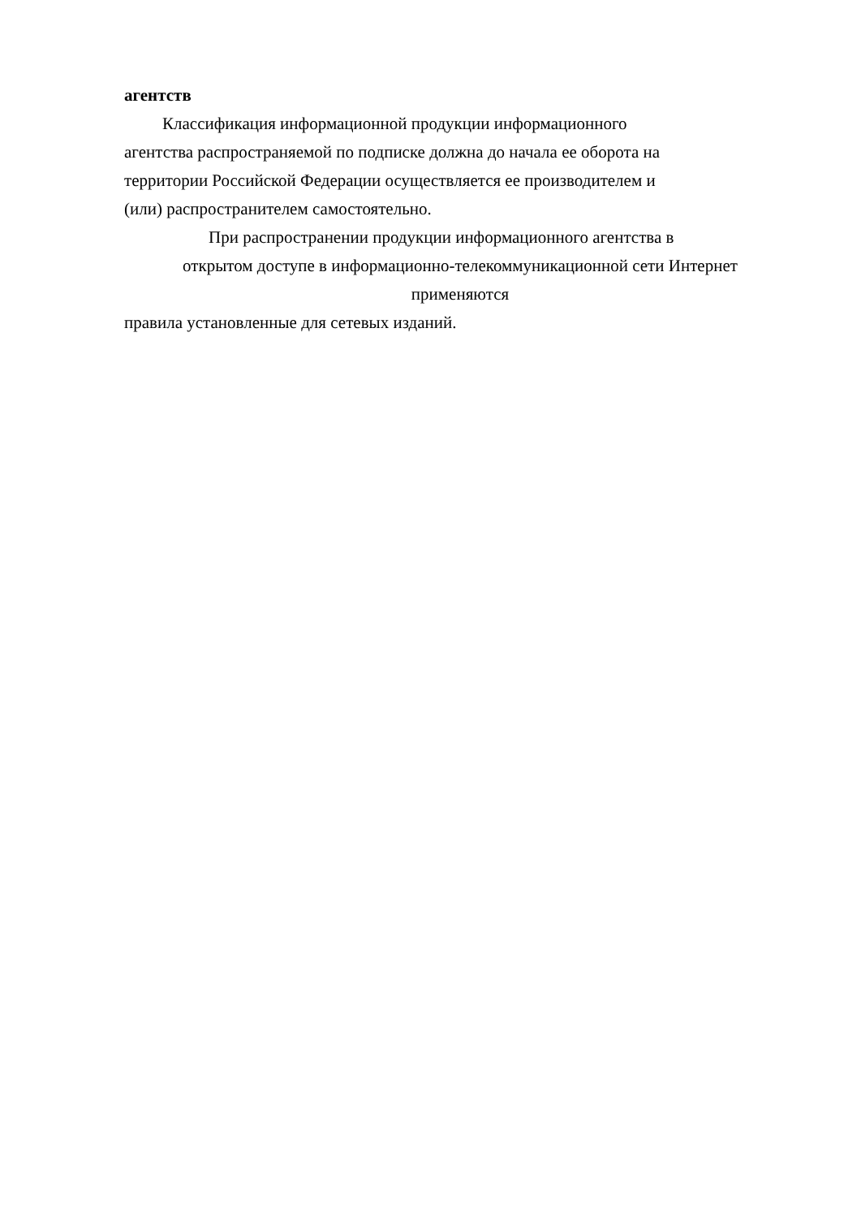агентств
Классификация информационной продукции информационного
агентства распространяемой по подписке должна до начала ее оборота на
территории Российской Федерации осуществляется ее производителем и
(или) распространителем самостоятельно.
При распространении продукции информационного агентства в
открытом доступе в информационно-телекоммуникационной сети Интернет
применяются
правила установленные для сетевых изданий.